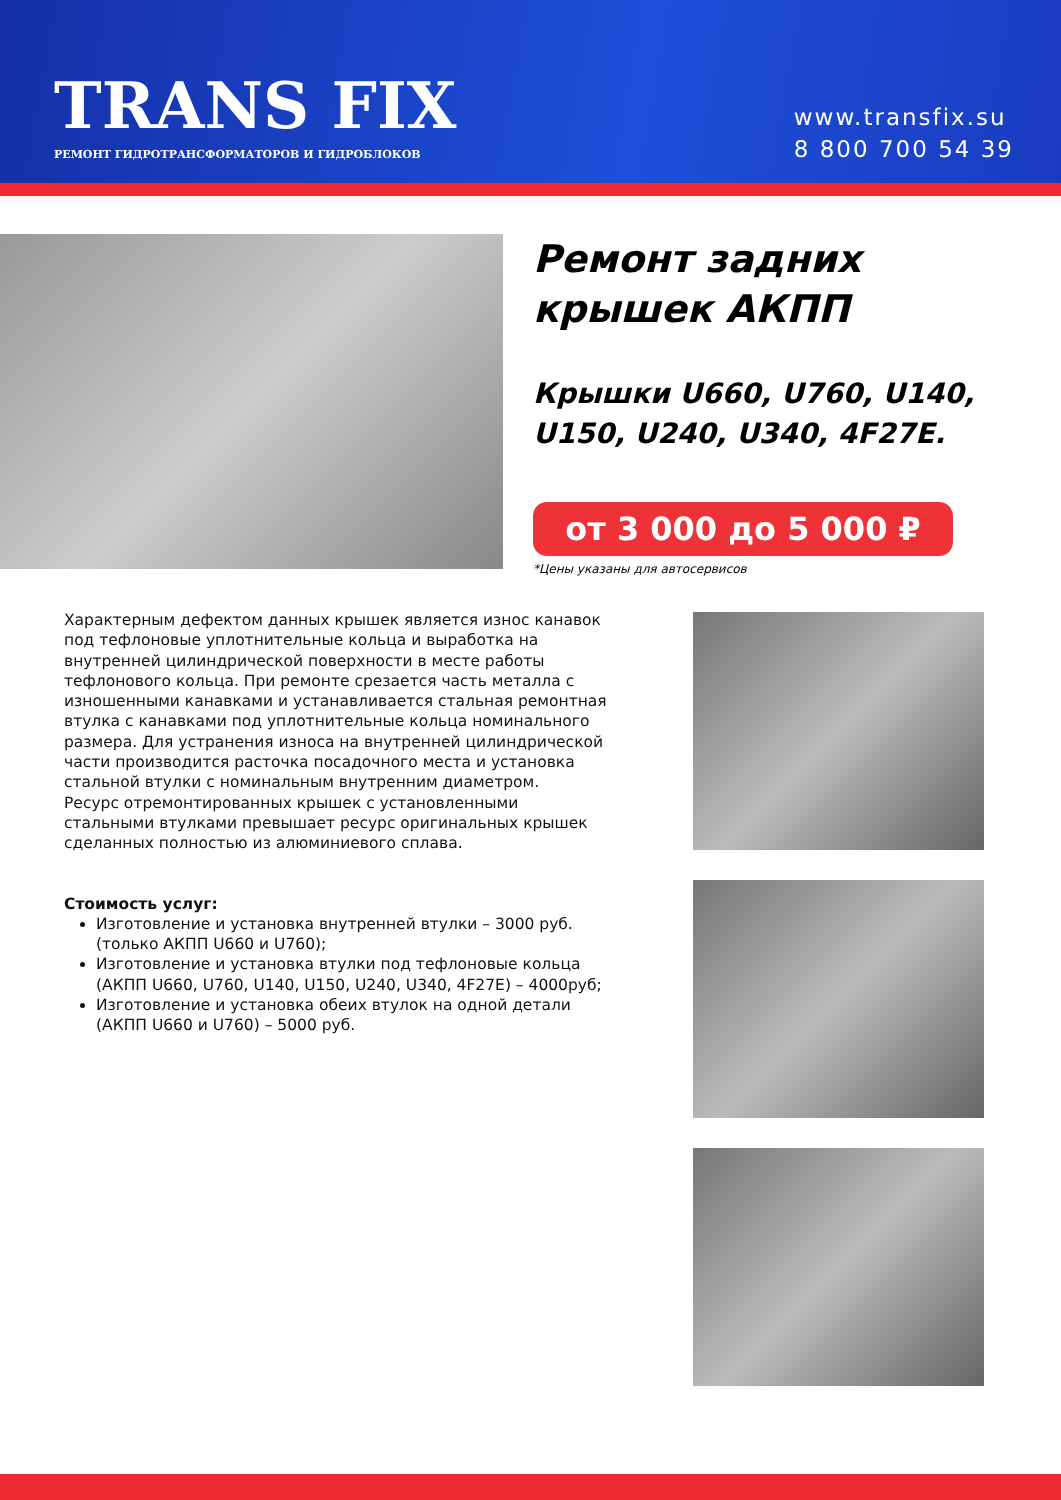TRANS FIX
РЕМОНТ ГИДРОТРАНСФОРМАТОРОВ И ГИДРОБЛОКОВ
www.transfix.su
8 800 700 54 39
Ремонт задних
крышек АКПП
Крышки U660, U760, U140,
U150, U240, U340, 4F27E.
от 3 000 до 5 000 ₽
*Цены указаны для автосервисов
Характерным дефектом данных крышек является износ канавок под тефлоновые уплотнительные кольца и выработка на внутренней цилиндрической поверхности в месте работы тефлонового кольца. При ремонте срезается часть металла с изношенными канавками и устанавливается стальная ремонтная втулка с канавками под уплотнительные кольца номинального размера. Для устранения износа на внутренней цилиндрической части производится расточка посадочного места и установка стальной втулки с номинальным внутренним диаметром.
Ресурс отремонтированных крышек с установленными стальными втулками превышает ресурс оригинальных крышек сделанных полностью из алюминиевого сплава.
Стоимость услуг:
Изготовление и установка внутренней втулки – 3000 руб. (только АКПП U660 и U760);
Изготовление и установка втулки под тефлоновые кольца (АКПП U660, U760, U140, U150, U240, U340, 4F27E) – 4000руб;
Изготовление и установка обеих втулок на одной детали (АКПП U660 и U760) – 5000 руб.